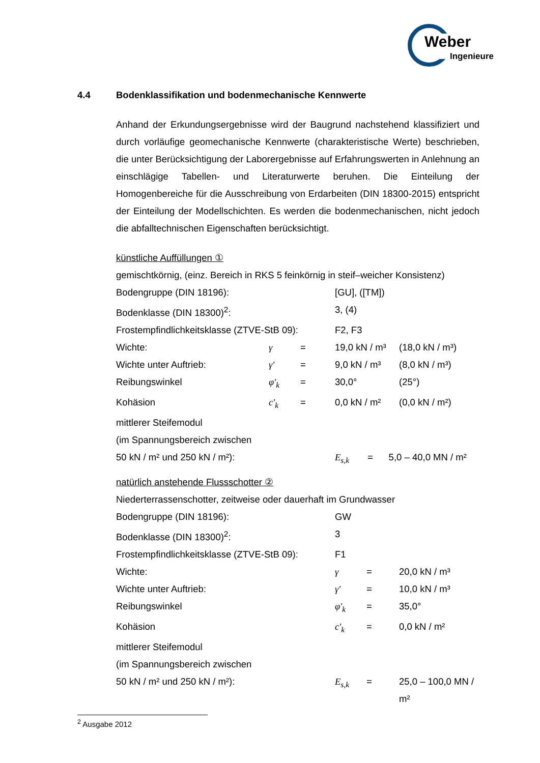Weber
Ingenieure
4.4 Bodenklassifikation und bodenmechanische Kennwerte
Anhand der Erkundungsergebnisse wird der Baugrund nachstehend klassifiziert und durch vorläufige geomechanische Kennwerte (charakteristische Werte) beschrieben, die unter Berücksichtigung der Laborergebnisse auf Erfahrungswerten in Anlehnung an einschlägige Tabellen- und Literaturwerte beruhen. Die Einteilung der Homogenbereiche für die Ausschreibung von Erdarbeiten (DIN 18300-2015) entspricht der Einteilung der Modellschichten. Es werden die bodenmechanischen, nicht jedoch die abfalltechnischen Eigenschaften berücksichtigt.
künstliche Auffüllungen ①
gemischtkörnig, (einz. Bereich in RKS 5 feinkörnig in steif–weicher Konsistenz)
| Bodengruppe (DIN 18196): | | | [GU], ([TM]) | |
| Bodenklasse (DIN 18300)<sup>2</sup>: | | | 3, (4) | |
| Frostempfindlichkeitsklasse (ZTVE-StB 09): | | | F2, F3 | |
| Wichte: | γ | = | 19,0 kN / m³ | (18,0 kN / m³) |
| Wichte unter Auftrieb: | γ′ | = | 9,0 kN / m³ | (8,0 kN / m³) |
| Reibungswinkel | φ′<sub>k</sub> | = | 30,0° | (25°) |
| Kohäsion | c′<sub>k</sub> | = | 0,0 kN / m² | (0,0 kN / m²) |
| mittlerer Steifemodul | | | | |
| (im Spannungsbereich zwischen | | | | |
| 50 kN / m² und 250 kN / m²): | | | E<sub>s,k</sub> = 5,0 – 40,0 MN / m² | |
natürlich anstehende Flussschotter ②
Niederterrassenschotter, zeitweise oder dauerhaft im Grundwasser
| Bodengruppe (DIN 18196): | GW | | |
| Bodenklasse (DIN 18300)<sup>2</sup>: | 3 | | |
| Frostempfindlichkeitsklasse (ZTVE-StB 09): | F1 | | |
| Wichte: | γ | = | 20,0 kN / m³ |
| Wichte unter Auftrieb: | γ′ | = | 10,0 kN / m³ |
| Reibungswinkel | φ′<sub>k</sub> | = | 35,0° |
| Kohäsion | c′<sub>k</sub> | = | 0,0 kN / m² |
| mittlerer Steifemodul | | | |
| (im Spannungsbereich zwischen | | | |
| 50 kN / m² und 250 kN / m²): | E<sub>s,k</sub> | = | 25,0 – 100,0 MN / m² |
<sup>2</sup> Ausgabe 2012